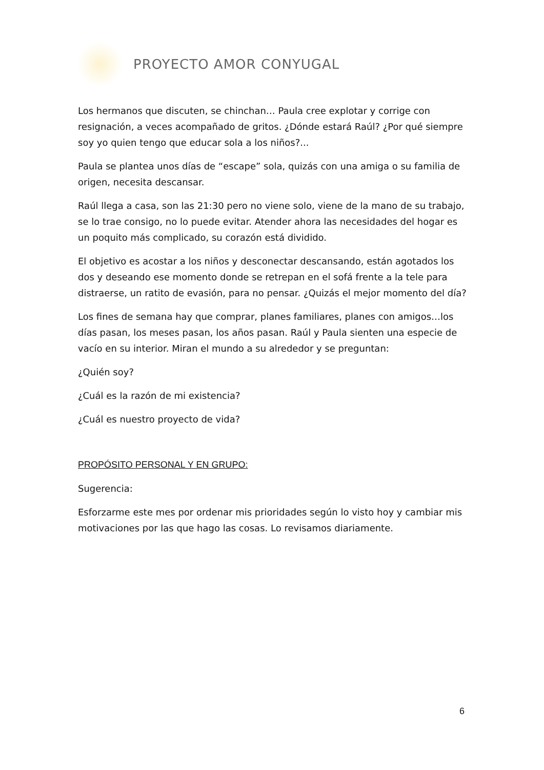PROYECTO AMOR CONYUGAL
Los hermanos que discuten, se chinchan… Paula cree explotar y corrige con resignación, a veces acompañado de gritos. ¿Dónde estará Raúl? ¿Por qué siempre soy yo quien tengo que educar sola a los niños?...
Paula se plantea unos días de “escape” sola, quizás con una amiga o su familia de origen, necesita descansar.
Raúl llega a casa, son las 21:30 pero no viene solo, viene de la mano de su trabajo, se lo trae consigo, no lo puede evitar. Atender ahora las necesidades del hogar es un poquito más complicado, su corazón está dividido.
El objetivo es acostar a los niños y desconectar descansando, están agotados los dos y deseando ese momento donde se retrepan en el sofá frente a la tele para distraerse, un ratito de evasión, para no pensar. ¿Quizás el mejor momento del día?
Los fines de semana hay que comprar, planes familiares, planes con amigos…los días pasan, los meses pasan, los años pasan. Raúl y Paula sienten una especie de vacío en su interior. Miran el mundo a su alrededor y se preguntan:
¿Quién soy?
¿Cuál es la razón de mi existencia?
¿Cuál es nuestro proyecto de vida?
PROPÓSITO PERSONAL Y EN GRUPO:
Sugerencia:
Esforzarme este mes por ordenar mis prioridades según lo visto hoy y cambiar mis motivaciones por las que hago las cosas. Lo revisamos diariamente.
6